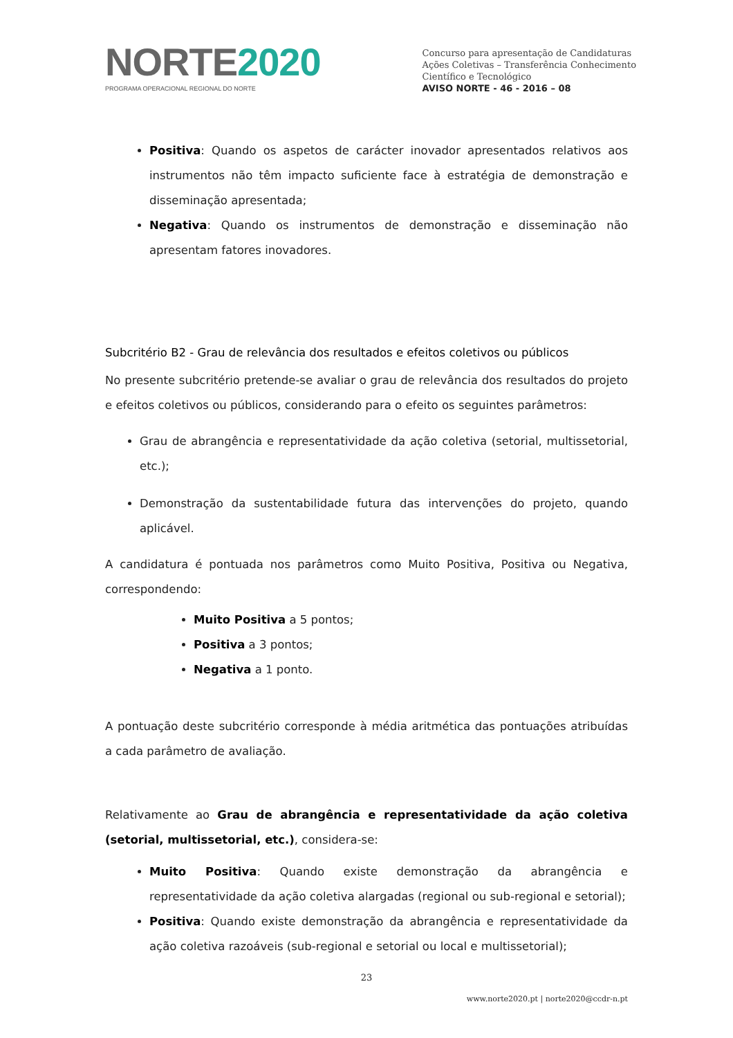NORTE2020
PROGRAMA OPERACIONAL REGIONAL DO NORTE
Concurso para apresentação de Candidaturas
Ações Coletivas – Transferência Conhecimento
Científico e Tecnológico
AVISO NORTE - 46 - 2016 – 08
Positiva: Quando os aspetos de carácter inovador apresentados relativos aos instrumentos não têm impacto suficiente face à estratégia de demonstração e disseminação apresentada;
Negativa: Quando os instrumentos de demonstração e disseminação não apresentam fatores inovadores.
Subcritério B2 - Grau de relevância dos resultados e efeitos coletivos ou públicos
No presente subcritério pretende-se avaliar o grau de relevância dos resultados do projeto e efeitos coletivos ou públicos, considerando para o efeito os seguintes parâmetros:
Grau de abrangência e representatividade da ação coletiva (setorial, multissetorial, etc.);
Demonstração da sustentabilidade futura das intervenções do projeto, quando aplicável.
A candidatura é pontuada nos parâmetros como Muito Positiva, Positiva ou Negativa, correspondendo:
Muito Positiva a 5 pontos;
Positiva a 3 pontos;
Negativa a 1 ponto.
A pontuação deste subcritério corresponde à média aritmética das pontuações atribuídas a cada parâmetro de avaliação.
Relativamente ao Grau de abrangência e representatividade da ação coletiva (setorial, multissetorial, etc.), considera-se:
Muito Positiva: Quando existe demonstração da abrangência e representatividade da ação coletiva alargadas (regional ou sub-regional e setorial);
Positiva: Quando existe demonstração da abrangência e representatividade da ação coletiva razoáveis (sub-regional e setorial ou local e multissetorial);
23
www.norte2020.pt | norte2020@ccdr-n.pt